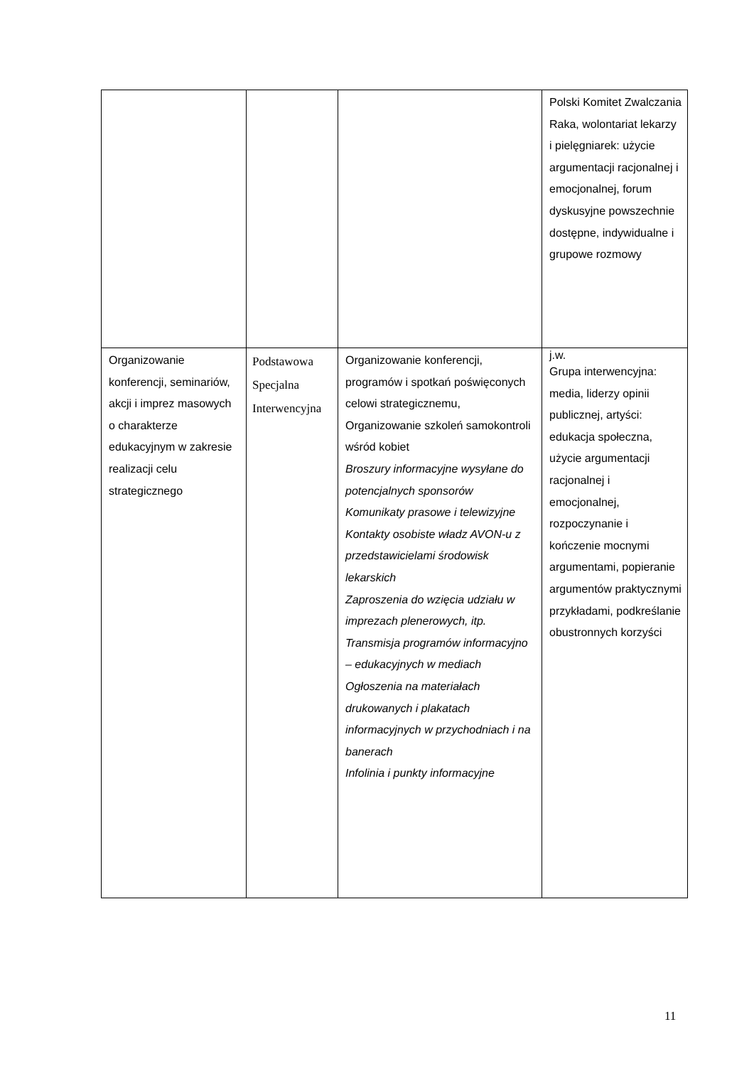| | | | Polski Komitet Zwalczania Raka, wolontariat lekarzy i pielęgniarek: użycie argumentacji racjonalnej i emocjonalnej, forum dyskusyjne powszechnie dostępne, indywidualne i grupowe rozmowy |
| Organizowanie konferencji, seminariów, akcji i imprez masowych o charakterze edukacyjnym w zakresie realizacji celu strategicznego | Podstawowa Specjalna Interwencyjna | Organizowanie konferencji, programów i spotkań poświęconych celowi strategicznemu, Organizowanie szkoleń samokontroli wśród kobiet Broszury informacyjne wysyłane do potencjalnych sponsorów Komunikaty prasowe i telewizyjne Kontakty osobiste władz AVON-u z przedstawicielami środowisk lekarskich Zaproszenia do wzięcia udziału w imprezach plenerowych, itp. Transmisja programów informacyjno – edukacyjnych w mediach Ogłoszenia na materiałach drukowanych i plakatach informacyjnych w przychodniach i na banerach Infolinia i punkty informacyjne | j.w. Grupa interwencyjna: media, liderzy opinii publicznej, artyści: edukacja społeczna, użycie argumentacji racjonalnej i emocjonalnej, rozpoczynanie i kończenie mocnymi argumentami, popieranie argumentów praktycznymi przykładami, podkreślanie obustronnych korzyści |
11